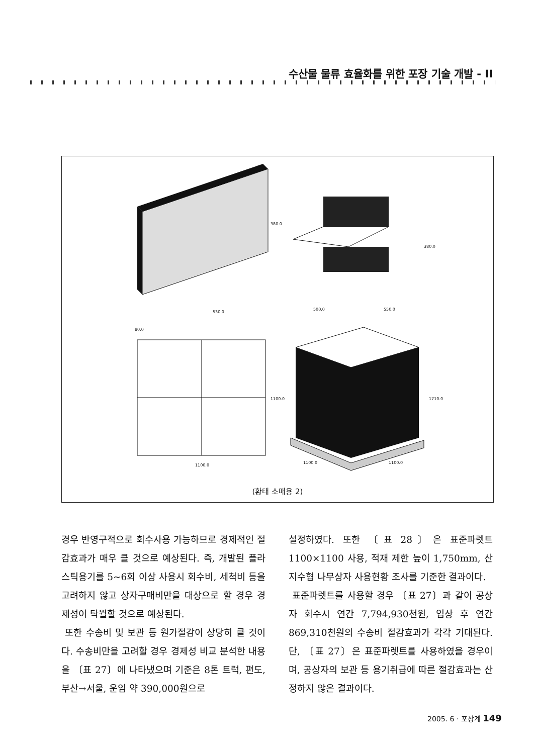수산물 물류 효율화를 위한 포장 기술 개발 - II
380.0
380.0
530.0
80.0
500.0 550.0
1100.0 1710.0
1100.0
1100.0 1100.0
(황태 소매용 2)
경우 반영구적으로 회수사용 가능하므로 경제적인 절감효과가 매우 클 것으로 예상된다. 즉, 개발된 플라스틱용기를 5~6회 이상 사용시 회수비, 세척비 등을 고려하지 않고 상자구매비만을 대상으로 할 경우 경제성이 탁월할 것으로 예상된다.
또한 수송비 및 보관 등 원가절감이 상당히 클 것이다. 수송비만을 고려할 경우 경제성 비교 분석한 내용을 〔표 27〕에 나타냈으며 기준은 8톤 트럭, 편도, 부산→서울, 운임 약 390,000원으로
설정하였다. 또한 〔표 28〕은 표준파렛트 1100×1100 사용, 적재 제한 높이 1,750mm, 산지수협 나무상자 사용현황 조사를 기준한 결과이다.
표준파렛트를 사용할 경우 〔표 27〕과 같이 공상자 회수시 연간 7,794,930천원, 입상 후 연간 869,310천원의 수송비 절감효과가 각각 기대된다. 단, 〔표 27〕은 표준파렛트를 사용하였을 경우이며, 공상자의 보관 등 용기취급에 따른 절감효과는 산정하지 않은 결과이다.
2005. 6 · 포장계 149